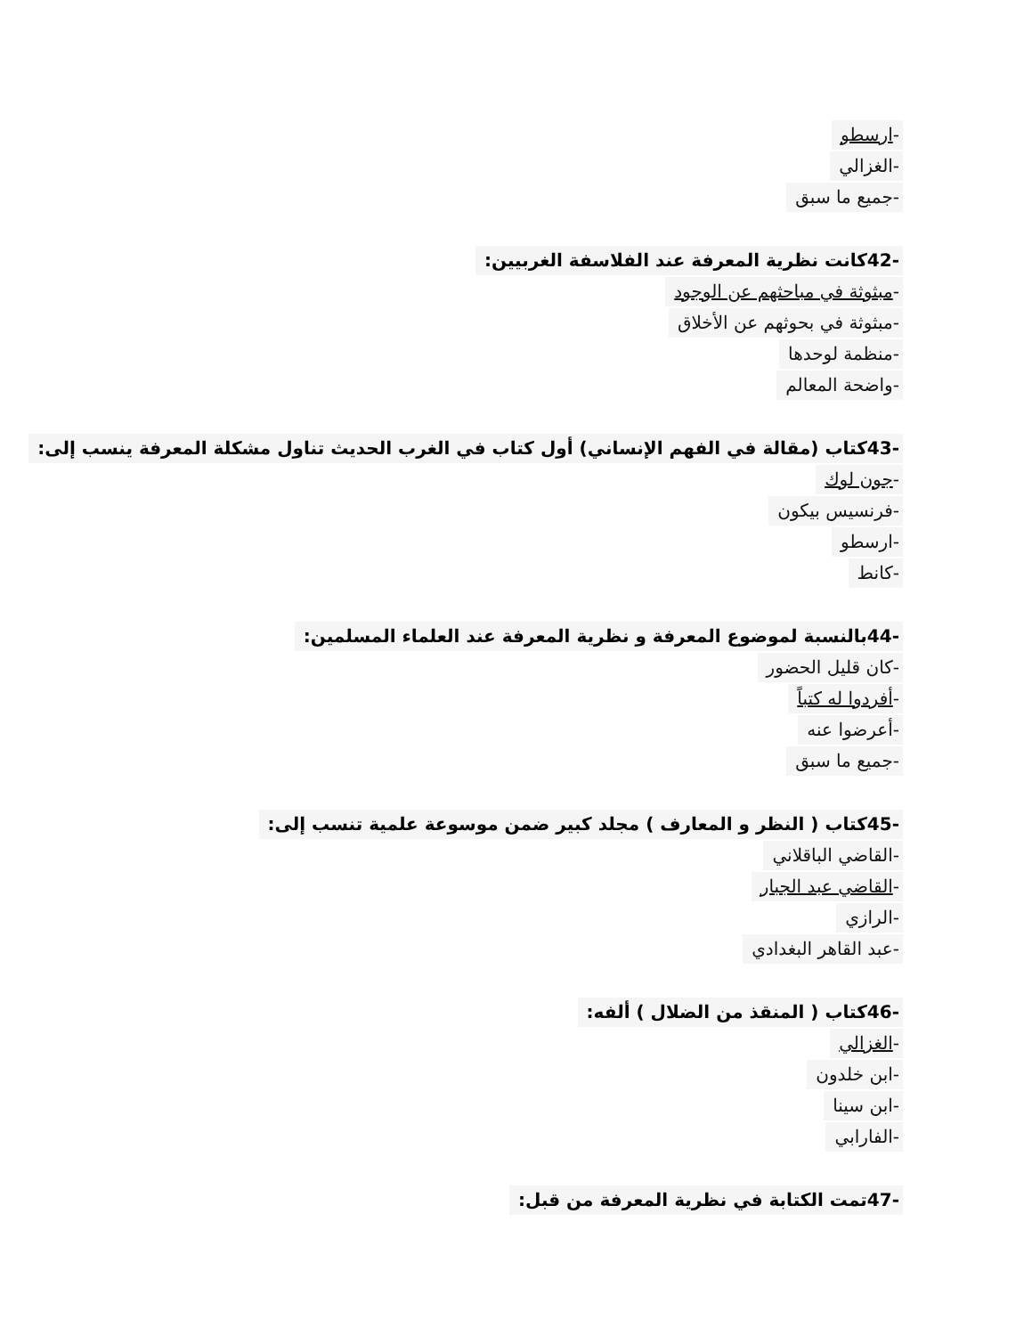-ارسطو
-الغزالي
-جميع ما سبق
-42كانت نظرية المعرفة عند الفلاسفة الغربيين:
-مبثوثة في مباحثهم عن الوجود
-مبثوثة في بحوثهم عن الأخلاق
-منظمة لوحدها
-واضحة المعالم
-43كتاب (مقالة في الفهم الإنساني) أول كتاب في الغرب الحديث تناول مشكلة المعرفة ينسب إلى:
-جون لوك
-فرنسيس بيكون
-ارسطو
-كانط
-44بالنسبة لموضوع المعرفة و نظرية المعرفة عند العلماء المسلمين:
-كان قليل الحضور
-أفردوا له كتباً
-أعرضوا عنه
-جميع ما سبق
-45كتاب ( النظر و المعارف ) مجلد كبير ضمن موسوعة علمية تنسب إلى:
-القاضي الباقلاني
-القاضي عبد الجبار
-الرازي
-عبد القاهر البغدادي
-46كتاب ( المنقذ من الضلال ) ألفه:
-الغزالي
-ابن خلدون
-ابن سينا
-الفارابي
-47تمت الكتابة في نظرية المعرفة من قبل: